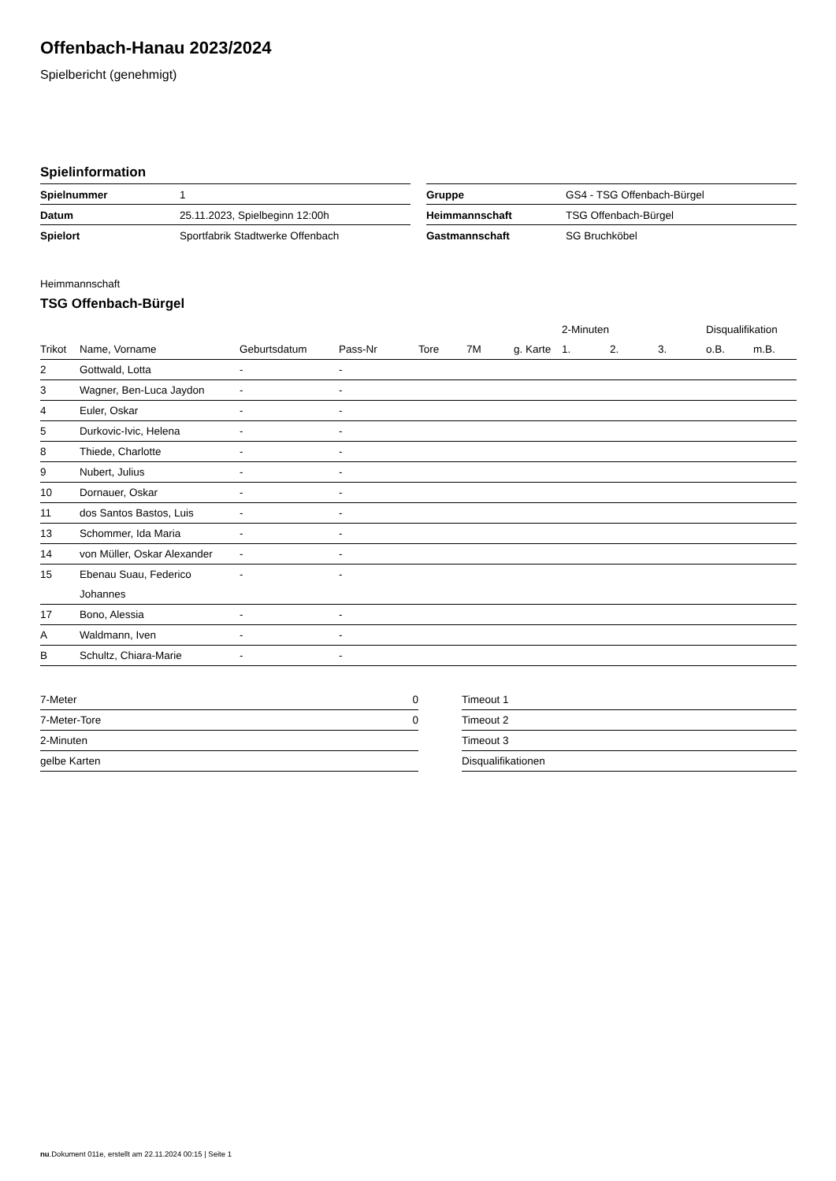Offenbach-Hanau 2023/2024
Spielbericht (genehmigt)
Spielinformation
| Spielnummer | 1 |
| Datum | 25.11.2023, Spielbeginn 12:00h |
| Spielort | Sportfabrik Stadtwerke Offenbach |
| Gruppe | GS4 - TSG Offenbach-Bürgel |
| Heimmannschaft | TSG Offenbach-Bürgel |
| Gastmannschaft | SG Bruchköbel |
Heimmannschaft
TSG Offenbach-Bürgel
| | | | | | | | 2-Minuten | | | Disqualifikation | |
| --- | --- | --- | --- | --- | --- | --- | --- | --- | --- | --- | --- |
| Trikot | Name, Vorname | Geburtsdatum | Pass-Nr | Tore | 7M | g. Karte | 1. | 2. | 3. | o.B. | m.B. |
| 2 | Gottwald, Lotta | - | - | | | | | | | | |
| 3 | Wagner, Ben-Luca Jaydon | - | - | | | | | | | | |
| 4 | Euler, Oskar | - | - | | | | | | | | |
| 5 | Durkovic-Ivic, Helena | - | - | | | | | | | | |
| 8 | Thiede, Charlotte | - | - | | | | | | | | |
| 9 | Nubert, Julius | - | - | | | | | | | | |
| 10 | Dornauer, Oskar | - | - | | | | | | | | |
| 11 | dos Santos Bastos, Luis | - | - | | | | | | | | |
| 13 | Schommer, Ida Maria | - | - | | | | | | | | |
| 14 | von Müller, Oskar Alexander | - | - | | | | | | | | |
| 15 | Ebenau Suau, Federico Johannes | - | - | | | | | | | | |
| 17 | Bono, Alessia | - | - | | | | | | | | |
| A | Waldmann, Iven | - | - | | | | | | | | |
| B | Schultz, Chiara-Marie | - | - | | | | | | | | |
| 7-Meter | 0 |
| 7-Meter-Tore | 0 |
| 2-Minuten | |
| gelbe Karten | |
| Timeout 1 |
| Timeout 2 |
| Timeout 3 |
| Disqualifikationen |
nu.Dokument 011e, erstellt am 22.11.2024 00:15 | Seite 1